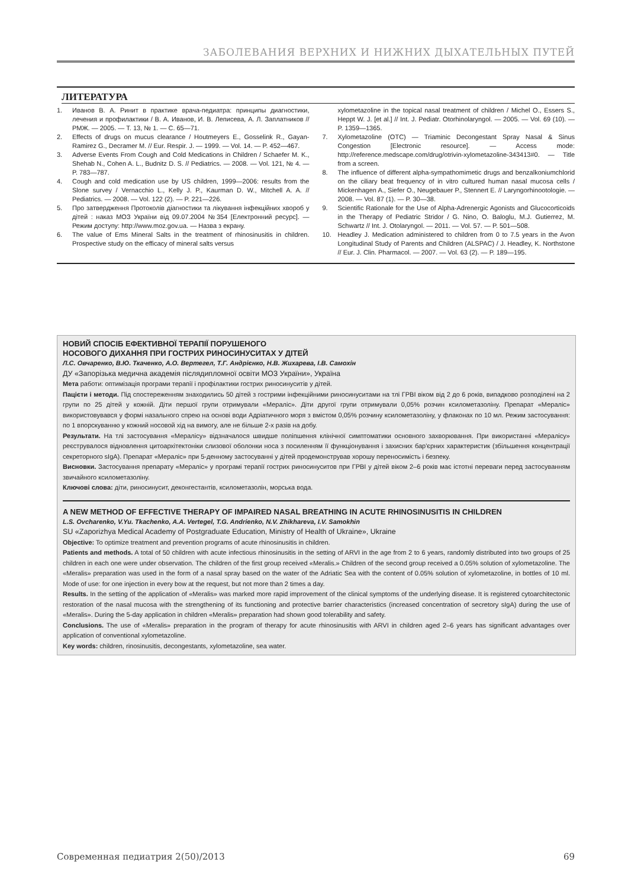ЗАБОЛЕВАНИЯ ВЕРХНИХ И НИЖНИХ ДЫХАТЕЛЬНЫХ ПУТЕЙ
ЛИТЕРАТУРА
1. Иванов В. А. Ринит в практике врача-педиатра: принципы диагностики, лечения и профилактики / В. А. Иванов, И. В. Леписева, А. Л. Заплатников // РМЖ. — 2005. — Т. 13, № 1. — С. 65—71.
2. Effects of drugs on mucus clearance / Houtmeyers E., Gosselink R., Gayan-Ramirez G., Decramer M. // Eur. Respir. J. — 1999. — Vol. 14. — P. 452—467.
3. Adverse Events From Cough and Cold Medications in Children / Schaefer M. K., Shehab N., Cohen A. L., Budnitz D. S. // Pediatrics. — 2008. — Vol. 121, № 4. — P. 783—787.
4. Cough and cold medication use by US children, 1999—2006: results from the Slone survey / Vernacchio L., Kelly J. P., Kaurman D. W., Mitchell A. A. // Pediatrics. — 2008. — Vol. 122 (2). — P. 221—226.
5. Про затвердження Протоколів діагностики та лікування інфекційних хвороб у дітей : наказ МОЗ України від 09.07.2004 №354 [Електронний ресурс]. — Режим доступу: http://www.moz.gov.ua. — Назва з екрану.
6. The value of Ems Mineral Salts in the treatment of rhinosinusitis in children. Prospective study on the efficacy of mineral salts versus
xylometazoline in the topical nasal treatment of children / Michel O., Essers S., Heppt W. J. [et al.] // Int. J. Pediatr. Otorhinolaryngol. — 2005. — Vol. 69 (10). — P. 1359—1365.
7. Xylometazoline (OTC) — Triaminic Decongestant Spray Nasal & Sinus Congestion [Electronic resource]. — Access mode: http://reference.medscape.com/drug/otrivin-xylometazoline-343413#0. — Title from a screen.
8. The influence of different alpha-sympathomimetic drugs and benzalkoniumchlorid on the ciliary beat frequency of in vitro cultured human nasal mucosa cells / Mickenhagen A., Siefer O., Neugebauer P., Stennert E. // Laryngorhinootologie. — 2008. — Vol. 87 (1). — P. 30—38.
9. Scientific Rationale for the Use of Alpha-Adrenergic Agonists and Glucocorticoids in the Therapy of Pediatric Stridor / G. Nino, O. Baloglu, M.J. Gutierrez, M. Schwartz // Int. J. Otolaryngol. — 2011. — Vol. 57. — P. 501—508.
10. Headley J. Medication administered to children from 0 to 7.5 years in the Avon Longitudinal Study of Parents and Children (ALSPAC) / J. Headley, K. Northstone // Eur. J. Clin. Pharmacol. — 2007. — Vol. 63 (2). — P. 189—195.
НОВИЙ СПОСІБ ЕФЕКТИВНОЇ ТЕРАПІЇ ПОРУШЕНОГО
НОСОВОГО ДИХАННЯ ПРИ ГОСТРИХ РИНОСИНУСИТАХ У ДІТЕЙ
Л.С. Овчаренко, В.Ю. Ткаченко, А.О. Вертегел, Т.Г. Андрієнко, Н.В. Жихарева, І.В. Самохін
ДУ «Запорізька медична академія післядипломної освіти МОЗ України», Україна
Мета работи: оптимізація програми терапії і профілактики гострих риносинуситів у дітей.
Пацієти і методи. Під спостереженням знаходились 50 дітей з гострими інфекційними риносинуситами на тлі ГРВІ віком від 2 до 6 років, випадково розподілені на 2 групи по 25 дітей у кожній. Діти першої групи отримували «Мераліс». Діти другої групи отримували 0,05% розчин ксилометазоліну. Препарат «Мераліс» використовувався у формі назального спрею на основі води Адріатичного моря з вмістом 0,05% розчину ксилометазоліну, у флаконах по 10 мл. Режим застосування: по 1 впорскуванню у кожний носовой хід на вимогу, але не більше 2-х разів на добу.
Результати. На тлі застосування «Мералісу» відзначалося швидше поліпшення клінічної симптоматики основного захворювання. При використанні «Мералісу» реєструвалося відновлення цитоархітектоніки слизової оболонки носа з посиленням її функціонування і захисних бар'єрних характеристик (збільшення концентрації секреторного sIgA). Препарат «Мераліс» при 5-денному застосуванні у дітей продемонстрував хорошу переносимість і безпеку.
Висновки. Застосування препарату «Мераліс» у програмі терапії гострих риносинуситов при ГРВІ у дітей віком 2–6 років має істотні переваги перед застосуванням звичайного ксилометазоліну.
Ключові слова: діти, риносинусит, деконгестантів, ксилометазолін, морська вода.
A NEW METHOD OF EFFECTIVE THERAPY OF IMPAIRED NASAL BREATHING IN ACUTE RHINOSINUSITIS IN CHILDREN
L.S. Ovcharenko, V.Yu. Tkachenko, A.A. Vertegel, T.G. Andrienko, N.V. Zhikhareva, I.V. Samokhin
SU «Zaporizhya Medical Academy of Postgraduate Education, Ministry of Health of Ukraine», Ukraine
Objective: To optimize treatment and prevention programs of acute rhinosinusitis in children.
Patients and methods. A total of 50 children with acute infectious rhinosinusitis in the setting of ARVI in the age from 2 to 6 years, randomly distributed into two groups of 25 children in each one were under observation. The children of the first group received «Meralis.» Children of the second group received a 0.05% solution of xylometazoline. The «Meralis» preparation was used in the form of a nasal spray based on the water of the Adriatic Sea with the content of 0.05% solution of xylometazoline, in bottles of 10 ml. Mode of use: for one injection in every bow at the request, but not more than 2 times a day.
Results. In the setting of the application of «Meralis» was marked more rapid improvement of the clinical symptoms of the underlying disease. It is registered cytoarchitectonic restoration of the nasal mucosa with the strengthening of its functioning and protective barrier characteristics (increased concentration of secretory sIgA) during the use of «Meralis». During the 5-day application in children «Meralis» preparation had shown good tolerability and safety.
Conclusions. The use of «Meralis» preparation in the program of therapy for acute rhinosinusitis with ARVI in children aged 2–6 years has significant advantages over application of conventional xylometazoline.
Key words: children, rinosinusitis, decongestants, xylometazoline, sea water.
Современная педиатрия 2(50)/2013 69